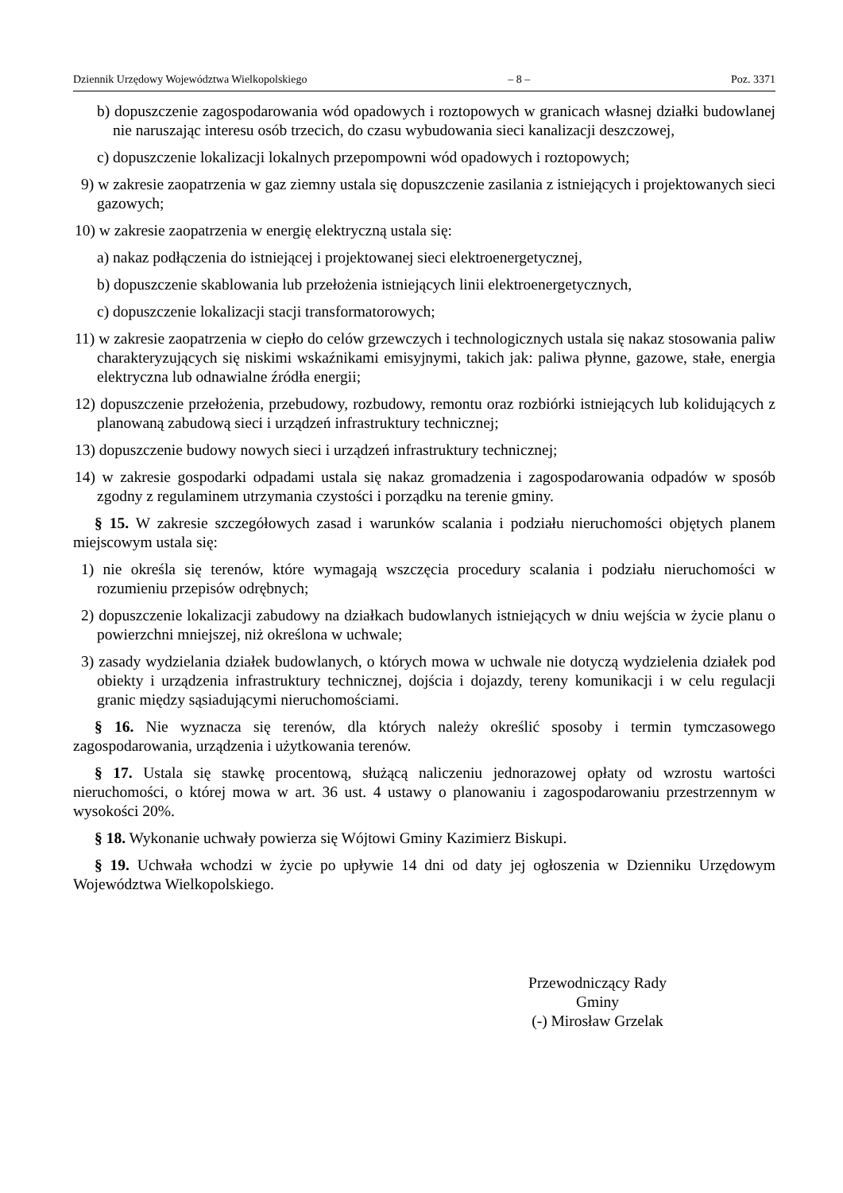Dziennik Urzędowy Województwa Wielkopolskiego – 8 – Poz. 3371
b) dopuszczenie zagospodarowania wód opadowych i roztopowych w granicach własnej działki budowlanej nie naruszając interesu osób trzecich, do czasu wybudowania sieci kanalizacji deszczowej,
c) dopuszczenie lokalizacji lokalnych przepompowni wód opadowych i roztopowych;
9) w zakresie zaopatrzenia w gaz ziemny ustala się dopuszczenie zasilania z istniejących i projektowanych sieci gazowych;
10) w zakresie zaopatrzenia w energię elektryczną ustala się:
a) nakaz podłączenia do istniejącej i projektowanej sieci elektroenergetycznej,
b) dopuszczenie skablowania lub przełożenia istniejących linii elektroenergetycznych,
c) dopuszczenie lokalizacji stacji transformatorowych;
11) w zakresie zaopatrzenia w ciepło do celów grzewczych i technologicznych ustala się nakaz stosowania paliw charakteryzujących się niskimi wskaźnikami emisyjnymi, takich jak: paliwa płynne, gazowe, stałe, energia elektryczna lub odnawialne źródła energii;
12) dopuszczenie przełożenia, przebudowy, rozbudowy, remontu oraz rozbiórki istniejących lub kolidujących z planowaną zabudową sieci i urządzeń infrastruktury technicznej;
13) dopuszczenie budowy nowych sieci i urządzeń infrastruktury technicznej;
14) w zakresie gospodarki odpadami ustala się nakaz gromadzenia i zagospodarowania odpadów w sposób zgodny z regulaminem utrzymania czystości i porządku na terenie gminy.
§ 15. W zakresie szczegółowych zasad i warunków scalania i podziału nieruchomości objętych planem miejscowym ustala się:
1) nie określa się terenów, które wymagają wszczęcia procedury scalania i podziału nieruchomości w rozumieniu przepisów odrębnych;
2) dopuszczenie lokalizacji zabudowy na działkach budowlanych istniejących w dniu wejścia w życie planu o powierzchni mniejszej, niż określona w uchwale;
3) zasady wydzielania działek budowlanych, o których mowa w uchwale nie dotyczą wydzielenia działek pod obiekty i urządzenia infrastruktury technicznej, dojścia i dojazdy, tereny komunikacji i w celu regulacji granic między sąsiadującymi nieruchomościami.
§ 16. Nie wyznacza się terenów, dla których należy określić sposoby i termin tymczasowego zagospodarowania, urządzenia i użytkowania terenów.
§ 17. Ustala się stawkę procentową, służącą naliczeniu jednorazowej opłaty od wzrostu wartości nieruchomości, o której mowa w art. 36 ust. 4 ustawy o planowaniu i zagospodarowaniu przestrzennym w wysokości 20%.
§ 18. Wykonanie uchwały powierza się Wójtowi Gminy Kazimierz Biskupi.
§ 19. Uchwała wchodzi w życie po upływie 14 dni od daty jej ogłoszenia w Dzienniku Urzędowym Województwa Wielkopolskiego.
Przewodniczący Rady Gminy
(-) Mirosław Grzelak